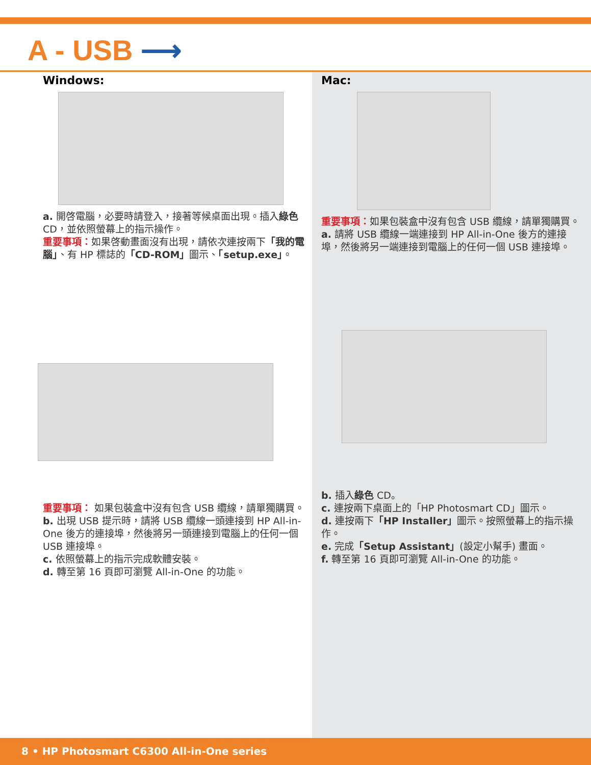A - USB ⟶
Windows:
a. 開啓電腦，必要時請登入，接著等候桌面出現。插入綠色 CD，並依照螢幕上的指示操作。
重要事項：如果啓動畫面沒有出現，請依次連按兩下「我的電腦」、有 HP 標誌的「CD-ROM」圖示、「setup.exe」。
重要事項： 如果包裝盒中沒有包含 USB 纜線，請單獨購買。
b. 出現 USB 提示時，請將 USB 纜線一頭連接到 HP All-in-One 後方的連接埠，然後將另一頭連接到電腦上的任何一個 USB 連接埠。
c. 依照螢幕上的指示完成軟體安裝。
d. 轉至第 16 頁即可瀏覽 All-in-One 的功能。
Mac:
重要事項：如果包裝盒中沒有包含 USB 纜線，請單獨購買。
a. 請將 USB 纜線一端連接到 HP All-in-One 後方的連接埠，然後將另一端連接到電腦上的任何一個 USB 連接埠。
b. 插入綠色 CD。
c. 連按兩下桌面上的「HP Photosmart CD」圖示。
d. 連按兩下「HP Installer」圖示。按照螢幕上的指示操作。
e. 完成「Setup Assistant」(設定小幫手) 畫面。
f. 轉至第 16 頁即可瀏覽 All-in-One 的功能。
8 • HP Photosmart C6300 All-in-One series